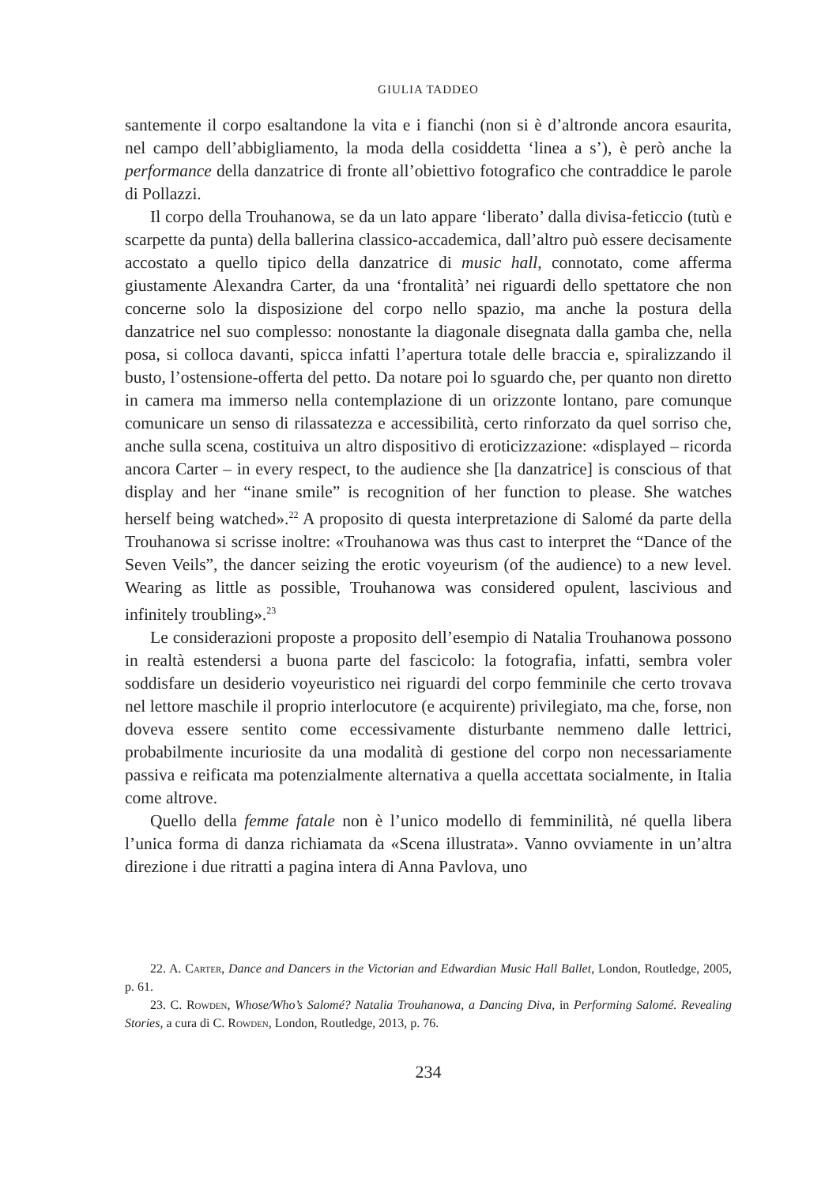GIULIA TADDEO
santemente il corpo esaltandone la vita e i fianchi (non si è d’altronde ancora esaurita, nel campo dell’abbigliamento, la moda della cosiddetta ‘linea a s’), è però anche la performance della danzatrice di fronte all’obiettivo fotografico che contraddice le parole di Pollazzi.
Il corpo della Trouhanowa, se da un lato appare ‘liberato’ dalla divisa-feticcio (tutù e scarpette da punta) della ballerina classico-accademica, dall’altro può essere decisamente accostato a quello tipico della danzatrice di music hall, connotato, come afferma giustamente Alexandra Carter, da una ‘frontalità’ nei riguardi dello spettatore che non concerne solo la disposizione del corpo nello spazio, ma anche la postura della danzatrice nel suo complesso: nonostante la diagonale disegnata dalla gamba che, nella posa, si colloca davanti, spicca infatti l’apertura totale delle braccia e, spiralizzando il busto, l’ostensione-offerta del petto. Da notare poi lo sguardo che, per quanto non diretto in camera ma immerso nella contemplazione di un orizzonte lontano, pare comunque comunicare un senso di rilassatezza e accessibilità, certo rinforzato da quel sorriso che, anche sulla scena, costituiva un altro dispositivo di eroticizzazione: «displayed – ricorda ancora Carter – in every respect, to the audience she [la danzatrice] is conscious of that display and her “inane smile” is recognition of her function to please. She watches herself being watched».<sup>22</sup> A proposito di questa interpretazione di Salomé da parte della Trouhanowa si scrisse inoltre: «Trouhanowa was thus cast to interpret the “Dance of the Seven Veils”, the dancer seizing the erotic voyeurism (of the audience) to a new level. Wearing as little as possible, Trouhanowa was considered opulent, lascivious and infinitely troubling».<sup>23</sup>
Le considerazioni proposte a proposito dell’esempio di Natalia Trouhanowa possono in realtà estendersi a buona parte del fascicolo: la fotografia, infatti, sembra voler soddisfare un desiderio voyeuristico nei riguardi del corpo femminile che certo trovava nel lettore maschile il proprio interlocutore (e acquirente) privilegiato, ma che, forse, non doveva essere sentito come eccessivamente disturbante nemmeno dalle lettrici, probabilmente incuriosite da una modalità di gestione del corpo non necessariamente passiva e reificata ma potenzialmente alternativa a quella accettata socialmente, in Italia come altrove.
Quello della femme fatale non è l’unico modello di femminilità, né quella libera l’unica forma di danza richiamata da «Scena illustrata». Vanno ovviamente in un’altra direzione i due ritratti a pagina intera di Anna Pavlova, uno
22. A. Carter, Dance and Dancers in the Victorian and Edwardian Music Hall Ballet, London, Routledge, 2005, p. 61.
23. C. Rowden, Whose/Who’s Salomé? Natalia Trouhanowa, a Dancing Diva, in Performing Salomé. Revealing Stories, a cura di C. Rowden, London, Routledge, 2013, p. 76.
234